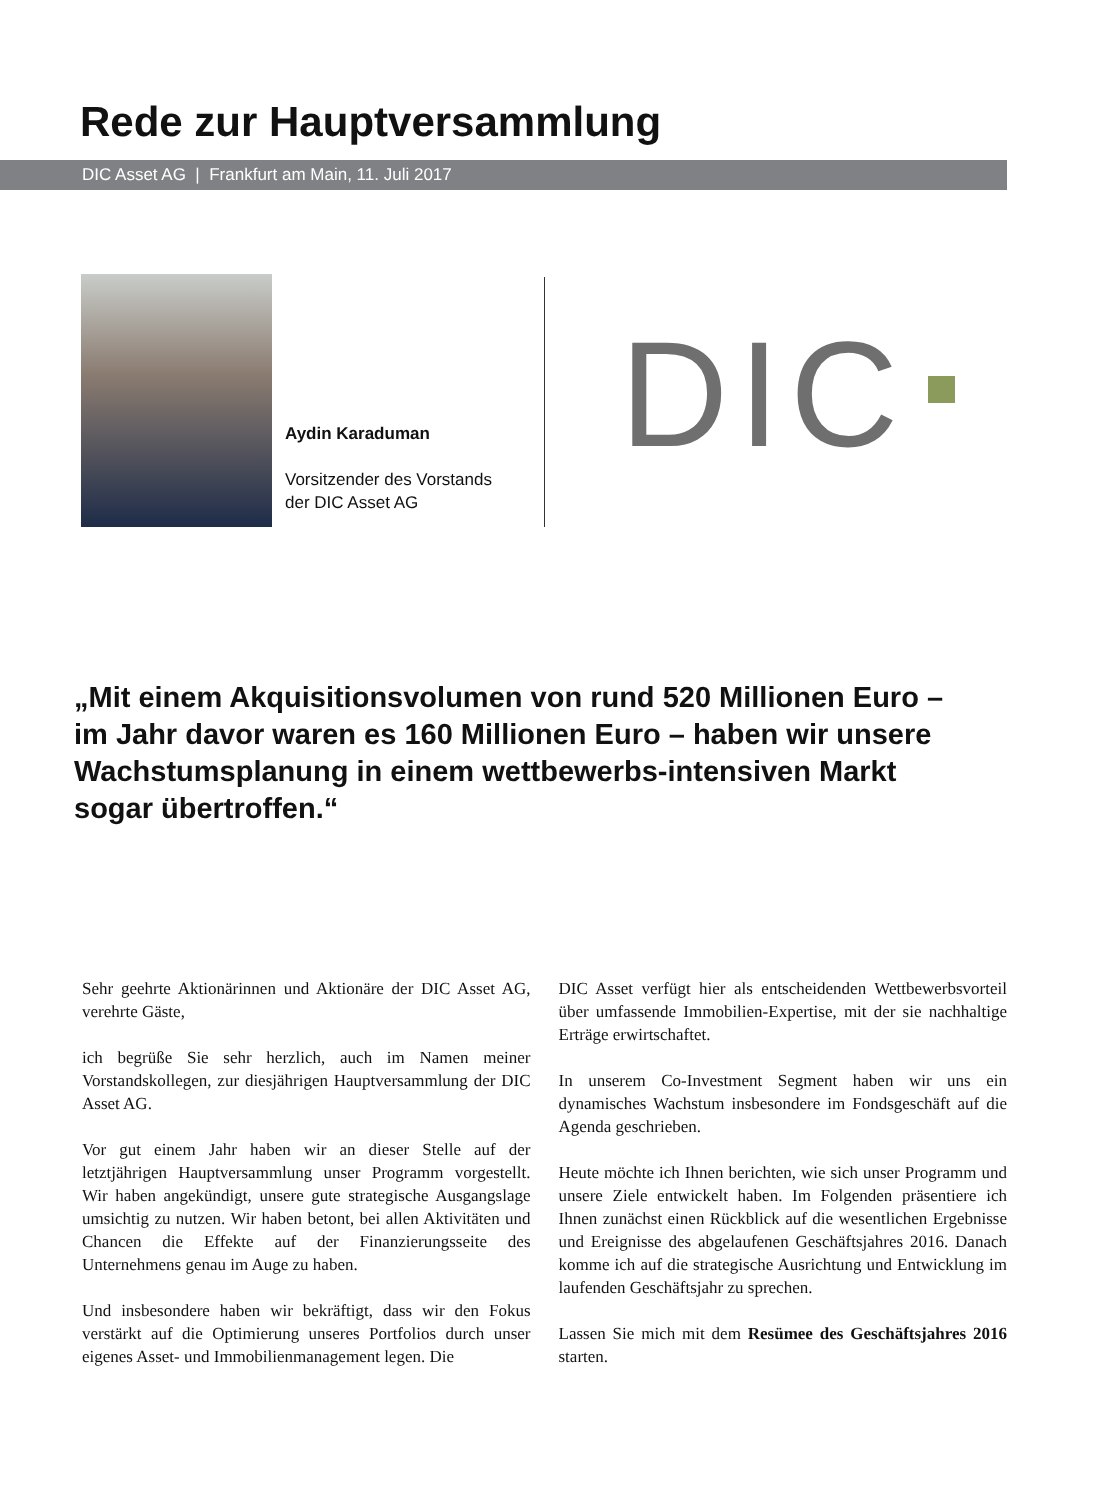Rede zur Hauptversammlung
DIC Asset AG | Frankfurt am Main, 11. Juli 2017
Aydin Karaduman
Vorsitzender des Vorstands
der DIC Asset AG
DIC
„Mit einem Akquisitionsvolumen von rund 520 Millionen Euro – im Jahr davor waren es 160 Millionen Euro – haben wir unsere Wachstumsplanung in einem wettbewerbs-intensiven Markt sogar übertroffen.“
Sehr geehrte Aktionärinnen und Aktionäre der DIC Asset AG, verehrte Gäste,
ich begrüße Sie sehr herzlich, auch im Namen meiner Vorstandskollegen, zur diesjährigen Hauptversammlung der DIC Asset AG.
Vor gut einem Jahr haben wir an dieser Stelle auf der letztjährigen Hauptversammlung unser Programm vorgestellt. Wir haben angekündigt, unsere gute strategische Ausgangslage umsichtig zu nutzen. Wir haben betont, bei allen Aktivitäten und Chancen die Effekte auf der Finanzierungsseite des Unternehmens genau im Auge zu haben.
Und insbesondere haben wir bekräftigt, dass wir den Fokus verstärkt auf die Optimierung unseres Portfolios durch unser eigenes Asset- und Immobilienmanagement legen. Die
DIC Asset verfügt hier als entscheidenden Wettbewerbsvorteil über umfassende Immobilien-Expertise, mit der sie nachhaltige Erträge erwirtschaftet.
In unserem Co-Investment Segment haben wir uns ein dynamisches Wachstum insbesondere im Fondsgeschäft auf die Agenda geschrieben.
Heute möchte ich Ihnen berichten, wie sich unser Programm und unsere Ziele entwickelt haben. Im Folgenden präsentiere ich Ihnen zunächst einen Rückblick auf die wesentlichen Ergebnisse und Ereignisse des abgelaufenen Geschäftsjahres 2016. Danach komme ich auf die strategische Ausrichtung und Entwicklung im laufenden Geschäftsjahr zu sprechen.
Lassen Sie mich mit dem Resümee des Geschäftsjahres 2016 starten.